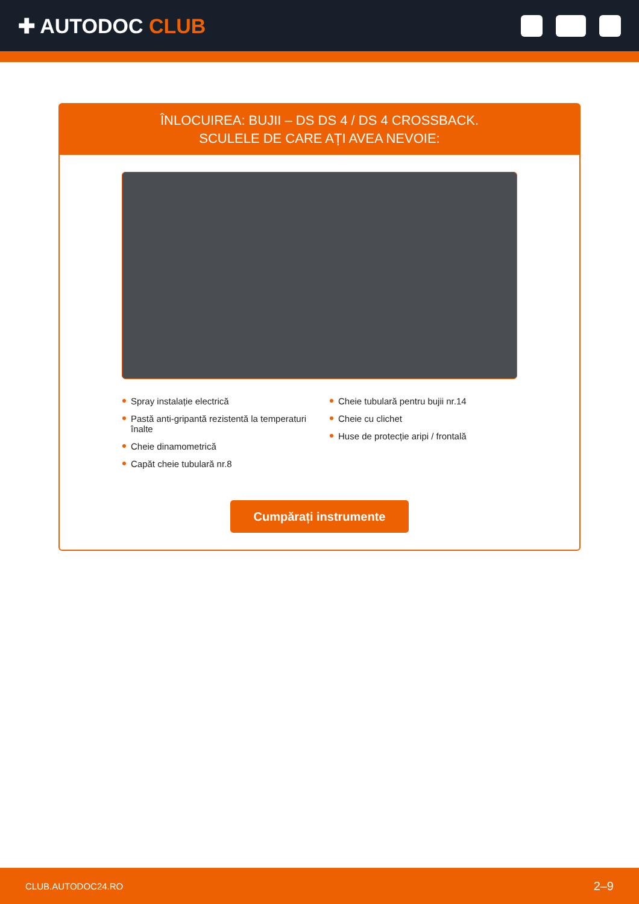✚ AUTODOC CLUB
ÎNLOCUIREA: BUJII – DS DS 4 / DS 4 CROSSBACK.
SCULELE DE CARE AȚI AVEA NEVOIE:
Spray instalație electrică
Pastă anti-gripantă rezistentă la temperaturi înalte
Cheie dinamometrică
Capăt cheie tubulară nr.8
Cheie tubulară pentru bujii nr.14
Cheie cu clichet
Huse de protecție aripi / frontală
Cumpărați instrumente
CLUB.AUTODOC24.RO 2–9